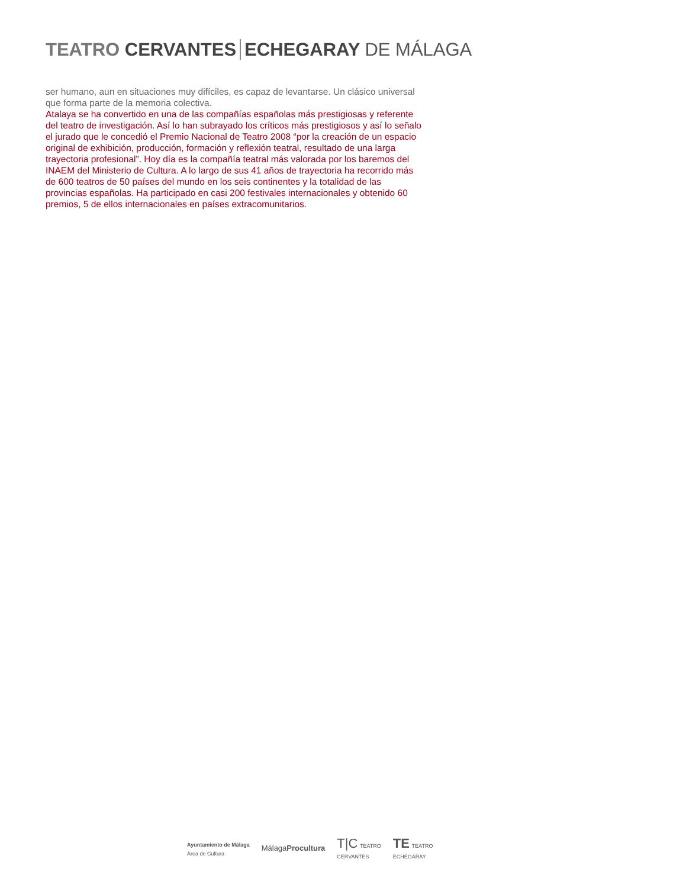TEATRO CERVANTES ECHEGARAY DE MÁLAGA
ser humano, aun en situaciones muy difíciles, es capaz de levantarse. Un clásico universal que forma parte de la memoria colectiva.
Atalaya se ha convertido en una de las compañías españolas más prestigiosas y referente del teatro de investigación. Así lo han subrayado los críticos más prestigiosos y así lo señalo el jurado que le concedió el Premio Nacional de Teatro 2008 “por la creación de un espacio original de exhibición, producción, formación y reflexión teatral, resultado de una larga trayectoria profesional”. Hoy día es la compañía teatral más valorada por los baremos del INAEM del Ministerio de Cultura. A lo largo de sus 41 años de trayectoria ha recorrido más de 600 teatros de 50 países del mundo en los seis continentes y la totalidad de las provincias españolas. Ha participado en casi 200 festivales internacionales y obtenido 60 premios, 5 de ellos internacionales en países extracomunitarios.
Ayuntamiento de Málaga
Área de Cultura
MálagaProcultura
T|C TEATRO
CERVANTES
TE TEATRO
ECHEGARAY